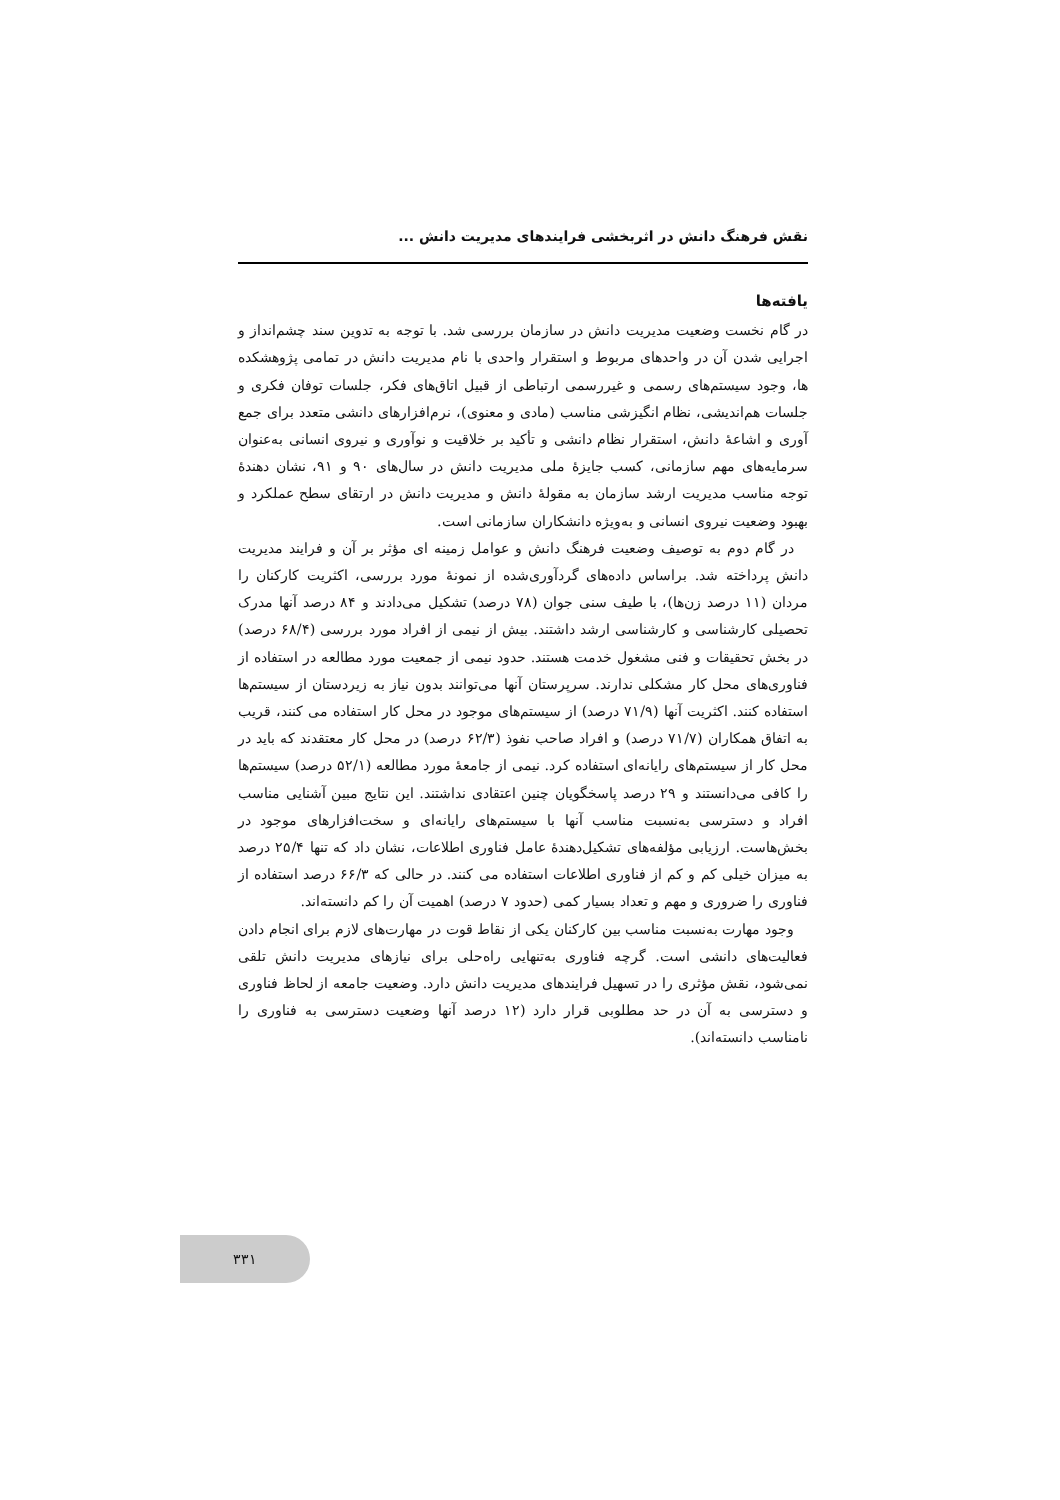نقش فرهنگ دانش در اثربخشی فرایندهای مدیریت دانش ...
یافته‌ها
در گام نخست وضعیت مدیریت دانش در سازمان بررسی شد. با توجه به تدوین سند چشم‌انداز و اجرایی شدن آن در واحدهای مربوط و استقرار واحدی با نام مدیریت دانش در تمامی پژوهشکده ها، وجود سیستم‌های رسمی و غیررسمی ارتباطی از قبیل اتاق‌های فکر، جلسات توفان فکری و جلسات هم‌اندیشی، نظام انگیزشی مناسب (مادی و معنوی)، نرم‌افزارهای دانشی متعدد برای جمع آوری و اشاعهٔ دانش، استقرار نظام دانشی و تأکید بر خلاقیت و نوآوری و نیروی انسانی به‌عنوان سرمایه‌های مهم سازمانی، کسب جایزهٔ ملی مدیریت دانش در سال‌های ۹۰ و ۹۱، نشان دهندهٔ توجه مناسب مدیریت ارشد سازمان به مقولهٔ دانش و مدیریت دانش در ارتقای سطح عملکرد و بهبود وضعیت نیروی انسانی و به‌ویژه دانشکاران سازمانی است.
در گام دوم به توصیف وضعیت فرهنگ دانش و عوامل زمینه ای مؤثر بر آن و فرایند مدیریت دانش پرداخته شد. براساس داده‌های گردآوری‌شده از نمونهٔ مورد بررسی، اکثریت کارکنان را مردان (۱۱ درصد زن‌ها)، با طیف سنی جوان (۷۸ درصد) تشکیل می‌دادند و ۸۴ درصد آنها مدرک تحصیلی کارشناسی و کارشناسی ارشد داشتند. بیش از نیمی از افراد مورد بررسی (۶۸/۴ درصد) در بخش تحقیقات و فنی مشغول خدمت هستند. حدود نیمی از جمعیت مورد مطالعه در استفاده از فناوری‌های محل کار مشکلی ندارند. سرپرستان آنها می‌توانند بدون نیاز به زیردستان از سیستم‌ها استفاده کنند. اکثریت آنها (۷۱/۹ درصد) از سیستم‌های موجود در محل کار استفاده می کنند، قریب به اتفاق همکاران (۷۱/۷ درصد) و افراد صاحب نفوذ (۶۲/۳ درصد) در محل کار معتقدند که باید در محل کار از سیستم‌های رایانه‌ای استفاده کرد. نیمی از جامعهٔ مورد مطالعه (۵۲/۱ درصد) سیستم‌ها را کافی می‌دانستند و ۲۹ درصد پاسخگویان چنین اعتقادی نداشتند. این نتایج مبین آشنایی مناسب افراد و دسترسی به‌نسبت مناسب آنها با سیستم‌های رایانه‌ای و سخت‌افزارهای موجود در بخش‌هاست. ارزیابی مؤلفه‌های تشکیل‌دهندهٔ عامل فناوری اطلاعات، نشان داد که تنها ۲۵/۴ درصد به میزان خیلی کم و کم از فناوری اطلاعات استفاده می کنند. در حالی که ۶۶/۳ درصد استفاده از فناوری را ضروری و مهم و تعداد بسیار کمی (حدود ۷ درصد) اهمیت آن را کم دانسته‌اند.
وجود مهارت به‌نسبت مناسب بین کارکنان یکی از نقاط قوت در مهارت‌های لازم برای انجام دادن فعالیت‌های دانشی است. گرچه فناوری به‌تنهایی راه‌حلی برای نیازهای مدیریت دانش تلقی نمی‌شود، نقش مؤثری را در تسهیل فرایندهای مدیریت دانش دارد. وضعیت جامعه از لحاظ فناوری و دسترسی به آن در حد مطلوبی قرار دارد (۱۲ درصد آنها وضعیت دسترسی به فناوری را نامناسب دانسته‌اند).
۳۳۱